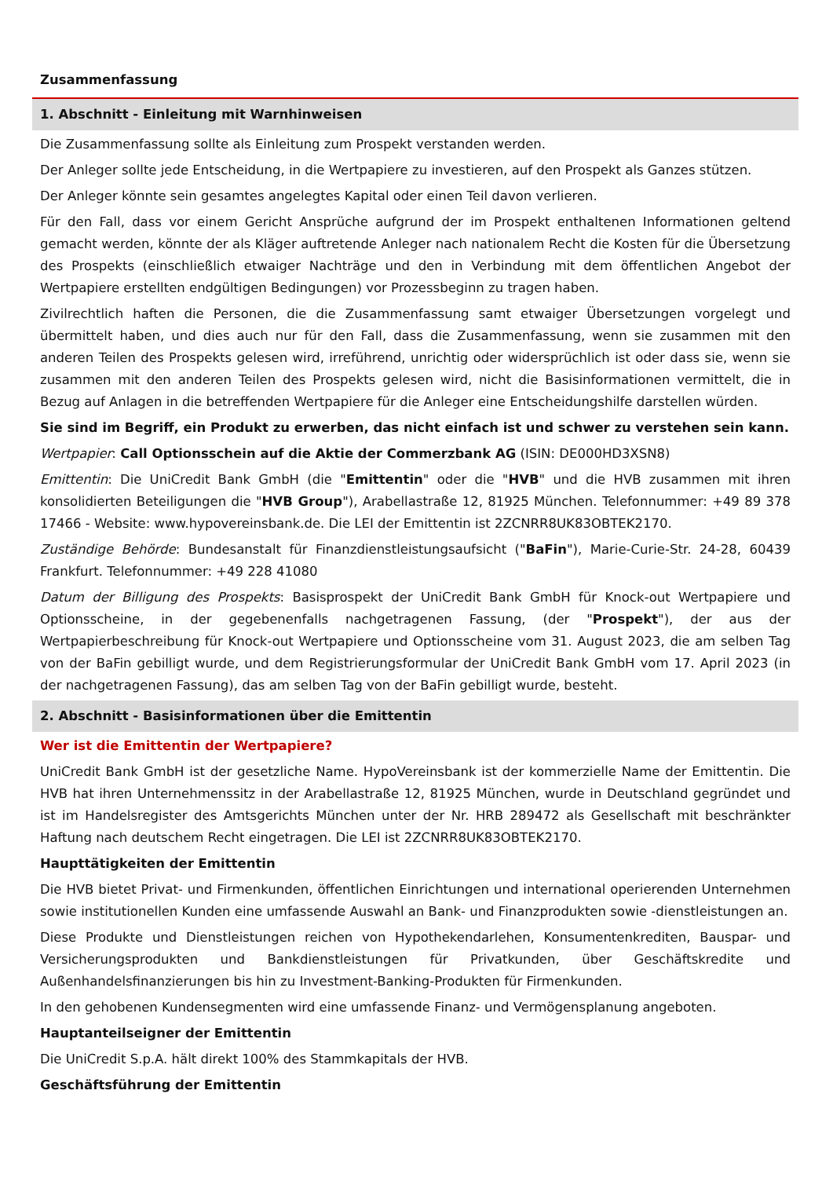Zusammenfassung
1. Abschnitt - Einleitung mit Warnhinweisen
Die Zusammenfassung sollte als Einleitung zum Prospekt verstanden werden.
Der Anleger sollte jede Entscheidung, in die Wertpapiere zu investieren, auf den Prospekt als Ganzes stützen.
Der Anleger könnte sein gesamtes angelegtes Kapital oder einen Teil davon verlieren.
Für den Fall, dass vor einem Gericht Ansprüche aufgrund der im Prospekt enthaltenen Informationen geltend gemacht werden, könnte der als Kläger auftretende Anleger nach nationalem Recht die Kosten für die Übersetzung des Prospekts (einschließlich etwaiger Nachträge und den in Verbindung mit dem öffentlichen Angebot der Wertpapiere erstellten endgültigen Bedingungen) vor Prozessbeginn zu tragen haben.
Zivilrechtlich haften die Personen, die die Zusammenfassung samt etwaiger Übersetzungen vorgelegt und übermittelt haben, und dies auch nur für den Fall, dass die Zusammenfassung, wenn sie zusammen mit den anderen Teilen des Prospekts gelesen wird, irreführend, unrichtig oder widersprüchlich ist oder dass sie, wenn sie zusammen mit den anderen Teilen des Prospekts gelesen wird, nicht die Basisinformationen vermittelt, die in Bezug auf Anlagen in die betreffenden Wertpapiere für die Anleger eine Entscheidungshilfe darstellen würden.
Sie sind im Begriff, ein Produkt zu erwerben, das nicht einfach ist und schwer zu verstehen sein kann.
Wertpapier: Call Optionsschein auf die Aktie der Commerzbank AG (ISIN: DE000HD3XSN8)
Emittentin: Die UniCredit Bank GmbH (die "Emittentin" oder die "HVB" und die HVB zusammen mit ihren konsolidierten Beteiligungen die "HVB Group"), Arabellastraße 12, 81925 München. Telefonnummer: +49 89 378 17466 - Website: www.hypovereinsbank.de. Die LEI der Emittentin ist 2ZCNRR8UK83OBTEK2170.
Zuständige Behörde: Bundesanstalt für Finanzdienstleistungsaufsicht ("BaFin"), Marie-Curie-Str. 24-28, 60439 Frankfurt. Telefonnummer: +49 228 41080
Datum der Billigung des Prospekts: Basisprospekt der UniCredit Bank GmbH für Knock-out Wertpapiere und Optionsscheine, in der gegebenenfalls nachgetragenen Fassung, (der "Prospekt"), der aus der Wertpapierbeschreibung für Knock-out Wertpapiere und Optionsscheine vom 31. August 2023, die am selben Tag von der BaFin gebilligt wurde, und dem Registrierungsformular der UniCredit Bank GmbH vom 17. April 2023 (in der nachgetragenen Fassung), das am selben Tag von der BaFin gebilligt wurde, besteht.
2. Abschnitt - Basisinformationen über die Emittentin
Wer ist die Emittentin der Wertpapiere?
UniCredit Bank GmbH ist der gesetzliche Name. HypoVereinsbank ist der kommerzielle Name der Emittentin. Die HVB hat ihren Unternehmenssitz in der Arabellastraße 12, 81925 München, wurde in Deutschland gegründet und ist im Handelsregister des Amtsgerichts München unter der Nr. HRB 289472 als Gesellschaft mit beschränkter Haftung nach deutschem Recht eingetragen. Die LEI ist 2ZCNRR8UK83OBTEK2170.
Haupttätigkeiten der Emittentin
Die HVB bietet Privat- und Firmenkunden, öffentlichen Einrichtungen und international operierenden Unternehmen sowie institutionellen Kunden eine umfassende Auswahl an Bank- und Finanzprodukten sowie -dienstleistungen an.
Diese Produkte und Dienstleistungen reichen von Hypothekendarlehen, Konsumentenkrediten, Bauspar- und Versicherungsprodukten und Bankdienstleistungen für Privatkunden, über Geschäftskredite und Außenhandelsfinanzierungen bis hin zu Investment-Banking-Produkten für Firmenkunden.
In den gehobenen Kundensegmenten wird eine umfassende Finanz- und Vermögensplanung angeboten.
Hauptanteilseigner der Emittentin
Die UniCredit S.p.A. hält direkt 100% des Stammkapitals der HVB.
Geschäftsführung der Emittentin